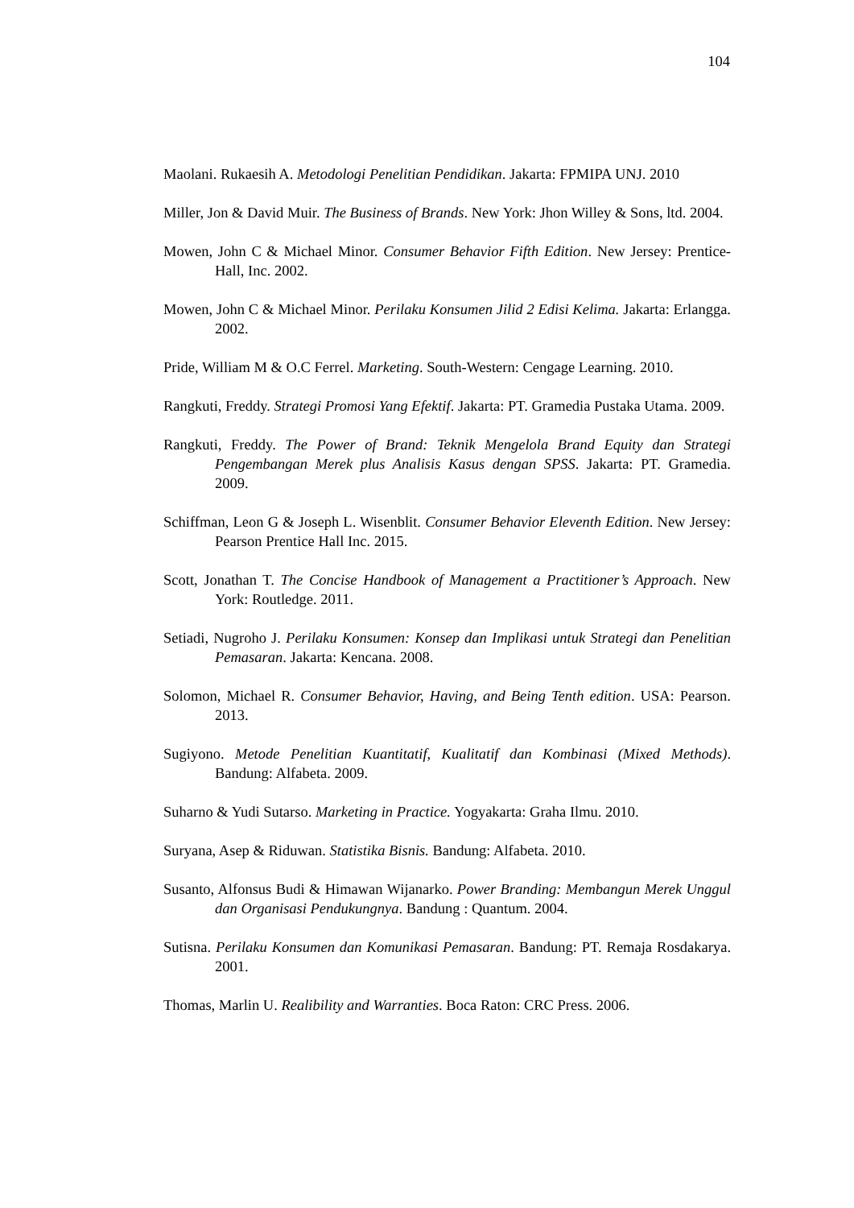104
Maolani. Rukaesih A. Metodologi Penelitian Pendidikan. Jakarta: FPMIPA UNJ. 2010
Miller, Jon & David Muir. The Business of Brands. New York: Jhon Willey & Sons, ltd. 2004.
Mowen, John C & Michael Minor. Consumer Behavior Fifth Edition. New Jersey: Prentice-Hall, Inc. 2002.
Mowen, John C & Michael Minor. Perilaku Konsumen Jilid 2 Edisi Kelima. Jakarta: Erlangga. 2002.
Pride, William M & O.C Ferrel. Marketing. South-Western: Cengage Learning. 2010.
Rangkuti, Freddy. Strategi Promosi Yang Efektif. Jakarta: PT. Gramedia Pustaka Utama. 2009.
Rangkuti, Freddy. The Power of Brand: Teknik Mengelola Brand Equity dan Strategi Pengembangan Merek plus Analisis Kasus dengan SPSS. Jakarta: PT. Gramedia. 2009.
Schiffman, Leon G & Joseph L. Wisenblit. Consumer Behavior Eleventh Edition. New Jersey: Pearson Prentice Hall Inc. 2015.
Scott, Jonathan T. The Concise Handbook of Management a Practitioner’s Approach. New York: Routledge. 2011.
Setiadi, Nugroho J. Perilaku Konsumen: Konsep dan Implikasi untuk Strategi dan Penelitian Pemasaran. Jakarta: Kencana. 2008.
Solomon, Michael R. Consumer Behavior, Having, and Being Tenth edition. USA: Pearson. 2013.
Sugiyono. Metode Penelitian Kuantitatif, Kualitatif dan Kombinasi (Mixed Methods). Bandung: Alfabeta. 2009.
Suharno & Yudi Sutarso. Marketing in Practice. Yogyakarta: Graha Ilmu. 2010.
Suryana, Asep & Riduwan. Statistika Bisnis. Bandung: Alfabeta. 2010.
Susanto, Alfonsus Budi & Himawan Wijanarko. Power Branding: Membangun Merek Unggul dan Organisasi Pendukungnya. Bandung : Quantum. 2004.
Sutisna. Perilaku Konsumen dan Komunikasi Pemasaran. Bandung: PT. Remaja Rosdakarya. 2001.
Thomas, Marlin U. Realibility and Warranties. Boca Raton: CRC Press. 2006.